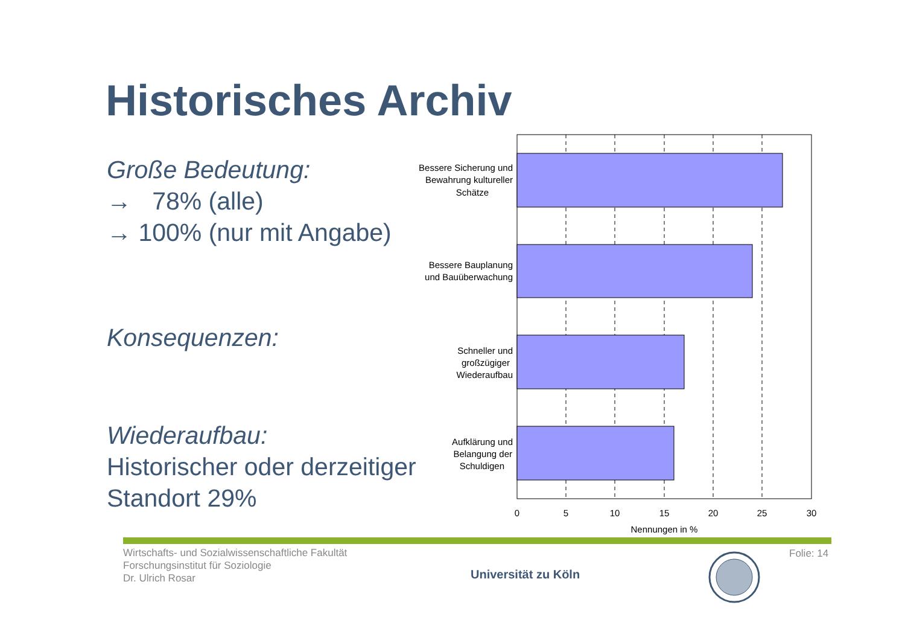Historisches Archiv
Große Bedeutung:
→ 78% (alle)
→ 100% (nur mit Angabe)
Konsequenzen:
Wiederaufbau:
Historischer oder derzeitiger Standort 29%
Bessere Sicherung und
Bewahrung kultureller
Schätze
Bessere Bauplanung
und Bauüberwachung
Schneller und
großzügiger
Wiederaufbau
Aufklärung und
Belangung der
Schuldigen
0
5
10
15
20
25
30
Nennungen in %
Wirtschafts- und Sozialwissenschaftliche Fakultät
Forschungsinstitut für Soziologie
Dr. Ulrich Rosar
Universität zu Köln
Folie: 14